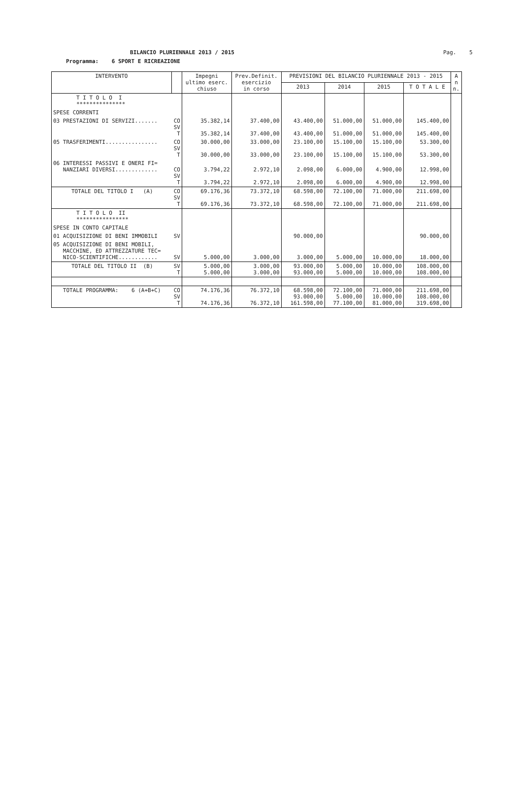BILANCIO PLURIENNALE 2013 / 2015
Pag. 5
Programma: 6 SPORT E RICREAZIONE
| INTERVENTO | | Impegni ultimo eserc. chiuso | Prev.Definit. esercizio in corso | PREVISIONI DEL BILANCIO PLURIENNALE 2013 - 2015 | | | | A n n. |
| --- | --- | --- | --- | --- | --- | --- | --- | --- |
| | | | | 2013 | 2014 | 2015 | T O T A L E | |
| T I T O L O I *************** | | | | | | | | |
| SPESE CORRENTI | | | | | | | | |
| 03 PRESTAZIONI DI SERVIZI....... | CO SV T | 35.382,14 35.382,14 | 37.400,00 37.400,00 | 43.400,00 43.400,00 | 51.000,00 51.000,00 | 51.000,00 51.000,00 | 145.400,00 145.400,00 | |
| 05 TRASFERIMENTI................ | CO SV T | 30.000,00 30.000,00 | 33.000,00 33.000,00 | 23.100,00 23.100,00 | 15.100,00 15.100,00 | 15.100,00 15.100,00 | 53.300,00 53.300,00 | |
| 06 INTERESSI PASSIVI E ONERI FI= NANZIARI DIVERSI............. | CO SV T | 3.794,22 3.794,22 | 2.972,10 2.972,10 | 2.098,00 2.098,00 | 6.000,00 6.000,00 | 4.900,00 4.900,00 | 12.998,00 12.998,00 | |
| TOTALE DEL TITOLO I (A) | CO SV T | 69.176,36 69.176,36 | 73.372,10 73.372,10 | 68.598,00 68.598,00 | 72.100,00 72.100,00 | 71.000,00 71.000,00 | 211.698,00 211.698,00 | |
| T I T O L O II **************** | | | | | | | | |
| SPESE IN CONTO CAPITALE | | | | | | | | |
| 01 ACQUISIZIONE DI BENI IMMOBILI | SV | | | 90.000,00 | | | 90.000,00 | |
| 05 ACQUISIZIONE DI BENI MOBILI, MACCHINE, ED ATTREZZATURE TEC= NICO-SCIENTIFICHE............ | SV | 5.000,00 | 3.000,00 | 3.000,00 | 5.000,00 | 10.000,00 | 18.000,00 | |
| TOTALE DEL TITOLO II (B) | SV T | 5.000,00 5.000,00 | 3.000,00 3.000,00 | 93.000,00 93.000,00 | 5.000,00 5.000,00 | 10.000,00 10.000,00 | 108.000,00 108.000,00 | |
| TOTALE PROGRAMMA: 6 (A+B+C) | CO SV T | 74.176,36 74.176,36 | 76.372,10 76.372,10 | 68.598,00 93.000,00 161.598,00 | 72.100,00 5.000,00 77.100,00 | 71.000,00 10.000,00 81.000,00 | 211.698,00 108.000,00 319.698,00 | |